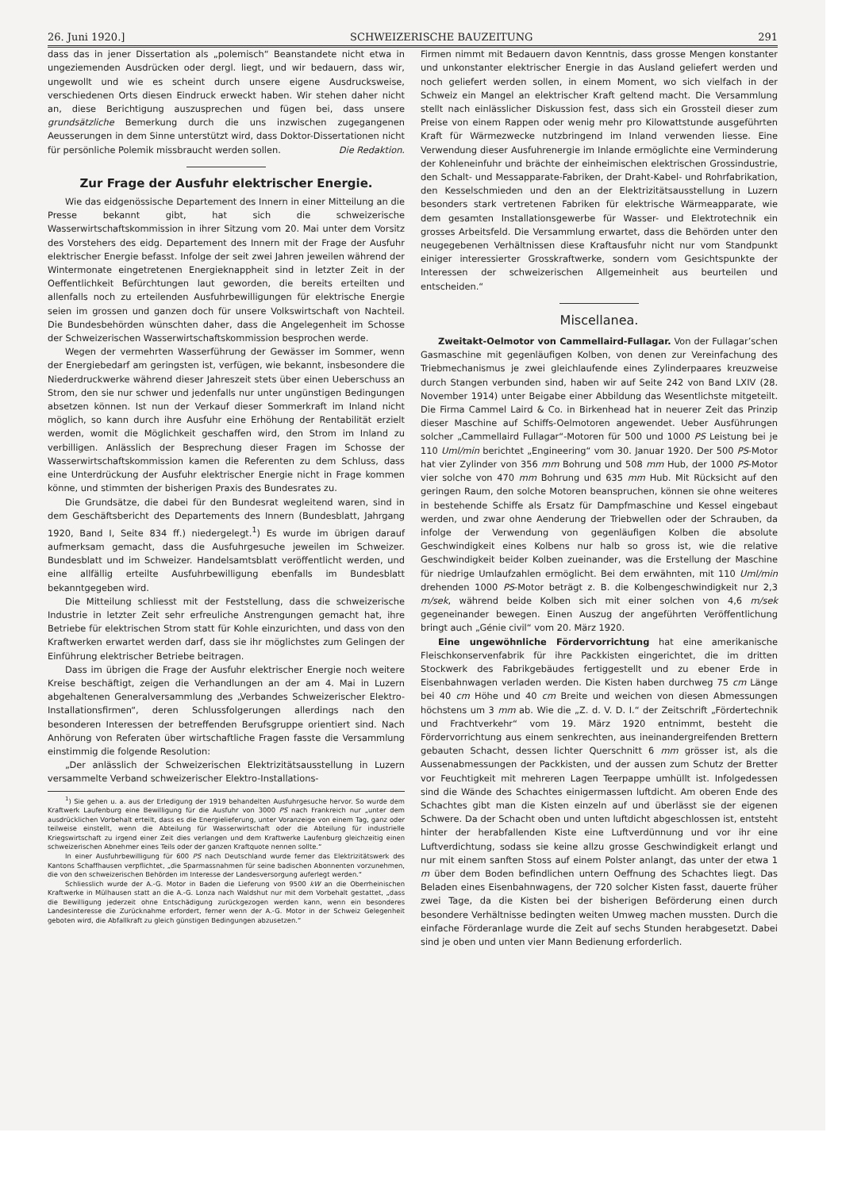26. Juni 1920.] SCHWEIZERISCHE BAUZEITUNG 291
dass das in jener Dissertation als „polemisch“ Beanstandete nicht etwa in ungeziemenden Ausdrücken oder dergl. liegt, und wir bedauern, dass wir, ungewollt und wie es scheint durch unsere eigene Ausdrucksweise, verschiedenen Orts diesen Eindruck erweckt haben. Wir stehen daher nicht an, diese Berichtigung auszusprechen und fügen bei, dass unsere grundsätzliche Bemerkung durch die uns inzwischen zugegangenen Aeusserungen in dem Sinne unterstützt wird, dass Doktor-Dissertationen nicht für persönliche Polemik missbraucht werden sollen. Die Redaktion.
Zur Frage der Ausfuhr elektrischer Energie.
Wie das eidgenössische Departement des Innern in einer Mitteilung an die Presse bekannt gibt, hat sich die schweizerische Wasserwirtschaftskommission in ihrer Sitzung vom 20. Mai unter dem Vorsitz des Vorstehers des eidg. Departement des Innern mit der Frage der Ausfuhr elektrischer Energie befasst. Infolge der seit zwei Jahren jeweilen während der Wintermonate eingetretenen Energieknappheit sind in letzter Zeit in der Oeffentlichkeit Befürchtungen laut geworden, die bereits erteilten und allenfalls noch zu erteilenden Ausfuhrbewilligungen für elektrische Energie seien im grossen und ganzen doch für unsere Volkswirtschaft von Nachteil. Die Bundesbehörden wünschten daher, dass die Angelegenheit im Schosse der Schweizerischen Wasserwirtschaftskommission besprochen werde.
Wegen der vermehrten Wasserführung der Gewässer im Sommer, wenn der Energiebedarf am geringsten ist, verfügen, wie bekannt, insbesondere die Niederdruckwerke während dieser Jahreszeit stets über einen Ueberschuss an Strom, den sie nur schwer und jedenfalls nur unter ungünstigen Bedingungen absetzen können. Ist nun der Verkauf dieser Sommerkraft im Inland nicht möglich, so kann durch ihre Ausfuhr eine Erhöhung der Rentabilität erzielt werden, womit die Möglichkeit geschaffen wird, den Strom im Inland zu verbilligen. Anlässlich der Besprechung dieser Fragen im Schosse der Wasserwirtschaftskommission kamen die Referenten zu dem Schluss, dass eine Unterdrückung der Ausfuhr elektrischer Energie nicht in Frage kommen könne, und stimmten der bisherigen Praxis des Bundesrates zu.
Die Grundsätze, die dabei für den Bundesrat wegleitend waren, sind in dem Geschäftsbericht des Departements des Innern (Bundesblatt, Jahrgang 1920, Band I, Seite 834 ff.) niedergelegt.<sup>1</sup>) Es wurde im übrigen darauf aufmerksam gemacht, dass die Ausfuhrgesuche jeweilen im Schweizer. Bundesblatt und im Schweizer. Handelsamtsblatt veröffentlicht werden, und eine allfällig erteilte Ausfuhrbewilligung ebenfalls im Bundesblatt bekanntgegeben wird.
Die Mitteilung schliesst mit der Feststellung, dass die schweizerische Industrie in letzter Zeit sehr erfreuliche Anstrengungen gemacht hat, ihre Betriebe für elektrischen Strom statt für Kohle einzurichten, und dass von den Kraftwerken erwartet werden darf, dass sie ihr möglichstes zum Gelingen der Einführung elektrischer Betriebe beitragen.
Dass im übrigen die Frage der Ausfuhr elektrischer Energie noch weitere Kreise beschäftigt, zeigen die Verhandlungen an der am 4. Mai in Luzern abgehaltenen Generalversammlung des „Verbandes Schweizerischer Elektro-Installationsfirmen“, deren Schlussfolgerungen allerdings nach den besonderen Interessen der betreffenden Berufsgruppe orientiert sind. Nach Anhörung von Referaten über wirtschaftliche Fragen fasste die Versammlung einstimmig die folgende Resolution:
„Der anlässlich der Schweizerischen Elektrizitätsausstellung in Luzern versammelte Verband schweizerischer Elektro-Installations-
<sup>1</sup>) Sie gehen u. a. aus der Erledigung der 1919 behandelten Ausfuhrgesuche hervor. So wurde dem Kraftwerk Laufenburg eine Bewilligung für die Ausfuhr von 3000 PS nach Frankreich nur „unter dem ausdrücklichen Vorbehalt erteilt, dass es die Energielieferung, unter Voranzeige von einem Tag, ganz oder teilweise einstellt, wenn die Abteilung für Wasserwirtschaft oder die Abteilung für industrielle Kriegswirtschaft zu irgend einer Zeit dies verlangen und dem Kraftwerke Laufenburg gleichzeitig einen schweizerischen Abnehmer eines Teils oder der ganzen Kraftquote nennen sollte.“
In einer Ausfuhrbewilligung für 600 PS nach Deutschland wurde ferner das Elektrizitätswerk des Kantons Schaffhausen verpflichtet, „die Sparmassnahmen für seine badischen Abonnenten vorzunehmen, die von den schweizerischen Behörden im Interesse der Landesversorgung auferlegt werden.“
Schliesslich wurde der A.-G. Motor in Baden die Lieferung von 9500 kW an die Oberrheinischen Kraftwerke in Mülhausen statt an die A.-G. Lonza nach Waldshut nur mit dem Vorbehalt gestattet, „dass die Bewilligung jederzeit ohne Entschädigung zurückgezogen werden kann, wenn ein besonderes Landesinteresse die Zurücknahme erfordert, ferner wenn der A.-G. Motor in der Schweiz Gelegenheit geboten wird, die Abfallkraft zu gleich günstigen Bedingungen abzusetzen.“
Firmen nimmt mit Bedauern davon Kenntnis, dass grosse Mengen konstanter und unkonstanter elektrischer Energie in das Ausland geliefert werden und noch geliefert werden sollen, in einem Moment, wo sich vielfach in der Schweiz ein Mangel an elektrischer Kraft geltend macht. Die Versammlung stellt nach einlässlicher Diskussion fest, dass sich ein Grossteil dieser zum Preise von einem Rappen oder wenig mehr pro Kilowattstunde ausgeführten Kraft für Wärmezwecke nutzbringend im Inland verwenden liesse. Eine Verwendung dieser Ausfuhrenergie im Inlande ermöglichte eine Verminderung der Kohleneinfuhr und brächte der einheimischen elektrischen Grossindustrie, den Schalt- und Messapparate-Fabriken, der Draht-Kabel- und Rohrfabrikation, den Kesselschmieden und den an der Elektrizitätsausstellung in Luzern besonders stark vertretenen Fabriken für elektrische Wärmeapparate, wie dem gesamten Installationsgewerbe für Wasser- und Elektrotechnik ein grosses Arbeitsfeld. Die Versammlung erwartet, dass die Behörden unter den neugegebenen Verhältnissen diese Kraftausfuhr nicht nur vom Standpunkt einiger interessierter Grosskraftwerke, sondern vom Gesichtspunkte der Interessen der schweizerischen Allgemeinheit aus beurteilen und entscheiden.“
Miscellanea.
Zweitakt-Oelmotor von Cammellaird-Fullagar. Von der Fullagar’schen Gasmaschine mit gegenläufigen Kolben, von denen zur Vereinfachung des Triebmechanismus je zwei gleichlaufende eines Zylinderpaares kreuzweise durch Stangen verbunden sind, haben wir auf Seite 242 von Band LXIV (28. November 1914) unter Beigabe einer Abbildung das Wesentlichste mitgeteilt. Die Firma Cammel Laird & Co. in Birkenhead hat in neuerer Zeit das Prinzip dieser Maschine auf Schiffs-Oelmotoren angewendet. Ueber Ausführungen solcher „Cammellaird Fullagar“-Motoren für 500 und 1000 PS Leistung bei je 110 Uml/min berichtet „Engineering“ vom 30. Januar 1920. Der 500 PS-Motor hat vier Zylinder von 356 mm Bohrung und 508 mm Hub, der 1000 PS-Motor vier solche von 470 mm Bohrung und 635 mm Hub. Mit Rücksicht auf den geringen Raum, den solche Motoren beanspruchen, können sie ohne weiteres in bestehende Schiffe als Ersatz für Dampfmaschine und Kessel eingebaut werden, und zwar ohne Aenderung der Triebwellen oder der Schrauben, da infolge der Verwendung von gegenläufigen Kolben die absolute Geschwindigkeit eines Kolbens nur halb so gross ist, wie die relative Geschwindigkeit beider Kolben zueinander, was die Erstellung der Maschine für niedrige Umlaufzahlen ermöglicht. Bei dem erwähnten, mit 110 Uml/min drehenden 1000 PS-Motor beträgt z. B. die Kolbengeschwindigkeit nur 2,3 m/sek, während beide Kolben sich mit einer solchen von 4,6 m/sek gegeneinander bewegen. Einen Auszug der angeführten Veröffentlichung bringt auch „Génie civil“ vom 20. März 1920.
Eine ungewöhnliche Fördervorrichtung hat eine amerikanische Fleischkonservenfabrik für ihre Packkisten eingerichtet, die im dritten Stockwerk des Fabrikgebäudes fertiggestellt und zu ebener Erde in Eisenbahnwagen verladen werden. Die Kisten haben durchweg 75 cm Länge bei 40 cm Höhe und 40 cm Breite und weichen von diesen Abmessungen höchstens um 3 mm ab. Wie die „Z. d. V. D. I.“ der Zeitschrift „Fördertechnik und Frachtverkehr“ vom 19. März 1920 entnimmt, besteht die Fördervorrichtung aus einem senkrechten, aus ineinandergreifenden Brettern gebauten Schacht, dessen lichter Querschnitt 6 mm grösser ist, als die Aussenabmessungen der Packkisten, und der aussen zum Schutz der Bretter vor Feuchtigkeit mit mehreren Lagen Teerpappe umhüllt ist. Infolgedessen sind die Wände des Schachtes einigermassen luftdicht. Am oberen Ende des Schachtes gibt man die Kisten einzeln auf und überlässt sie der eigenen Schwere. Da der Schacht oben und unten luftdicht abgeschlossen ist, entsteht hinter der herabfallenden Kiste eine Luftverdünnung und vor ihr eine Luftverdichtung, sodass sie keine allzu grosse Geschwindigkeit erlangt und nur mit einem sanften Stoss auf einem Polster anlangt, das unter der etwa 1 m über dem Boden befindlichen untern Oeffnung des Schachtes liegt. Das Beladen eines Eisenbahnwagens, der 720 solcher Kisten fasst, dauerte früher zwei Tage, da die Kisten bei der bisherigen Beförderung einen durch besondere Verhältnisse bedingten weiten Umweg machen mussten. Durch die einfache Förderanlage wurde die Zeit auf sechs Stunden herabgesetzt. Dabei sind je oben und unten vier Mann Bedienung erforderlich.